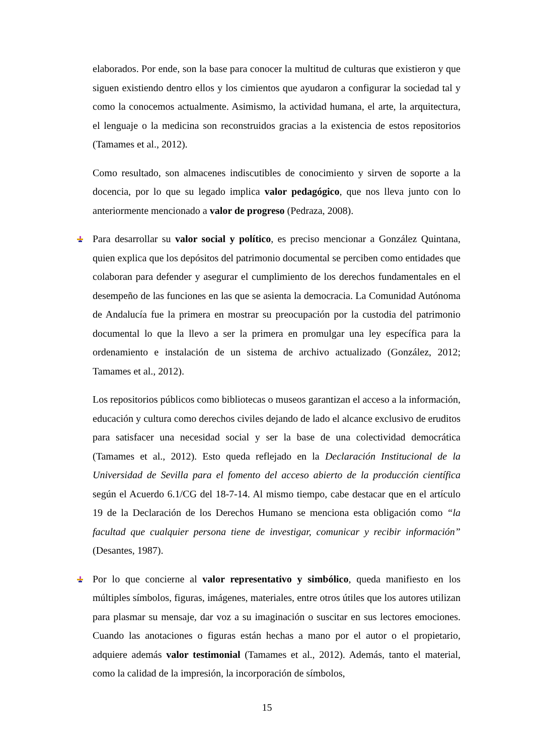elaborados. Por ende, son la base para conocer la multitud de culturas que existieron y que siguen existiendo dentro ellos y los cimientos que ayudaron a configurar la sociedad tal y como la conocemos actualmente. Asimismo, la actividad humana, el arte, la arquitectura, el lenguaje o la medicina son reconstruidos gracias a la existencia de estos repositorios (Tamames et al., 2012).
Como resultado, son almacenes indiscutibles de conocimiento y sirven de soporte a la docencia, por lo que su legado implica valor pedagógico, que nos lleva junto con lo anteriormente mencionado a valor de progreso (Pedraza, 2008).
Para desarrollar su valor social y político, es preciso mencionar a González Quintana, quien explica que los depósitos del patrimonio documental se perciben como entidades que colaboran para defender y asegurar el cumplimiento de los derechos fundamentales en el desempeño de las funciones en las que se asienta la democracia. La Comunidad Autónoma de Andalucía fue la primera en mostrar su preocupación por la custodia del patrimonio documental lo que la llevo a ser la primera en promulgar una ley específica para la ordenamiento e instalación de un sistema de archivo actualizado (González, 2012; Tamames et al., 2012).
Los repositorios públicos como bibliotecas o museos garantizan el acceso a la información, educación y cultura como derechos civiles dejando de lado el alcance exclusivo de eruditos para satisfacer una necesidad social y ser la base de una colectividad democrática (Tamames et al., 2012). Esto queda reflejado en la Declaración Institucional de la Universidad de Sevilla para el fomento del acceso abierto de la producción científica según el Acuerdo 6.1/CG del 18-7-14. Al mismo tiempo, cabe destacar que en el artículo 19 de la Declaración de los Derechos Humano se menciona esta obligación como “la facultad que cualquier persona tiene de investigar, comunicar y recibir información” (Desantes, 1987).
Por lo que concierne al valor representativo y simbólico, queda manifiesto en los múltiples símbolos, figuras, imágenes, materiales, entre otros útiles que los autores utilizan para plasmar su mensaje, dar voz a su imaginación o suscitar en sus lectores emociones. Cuando las anotaciones o figuras están hechas a mano por el autor o el propietario, adquiere además valor testimonial (Tamames et al., 2012). Además, tanto el material, como la calidad de la impresión, la incorporación de símbolos,
15